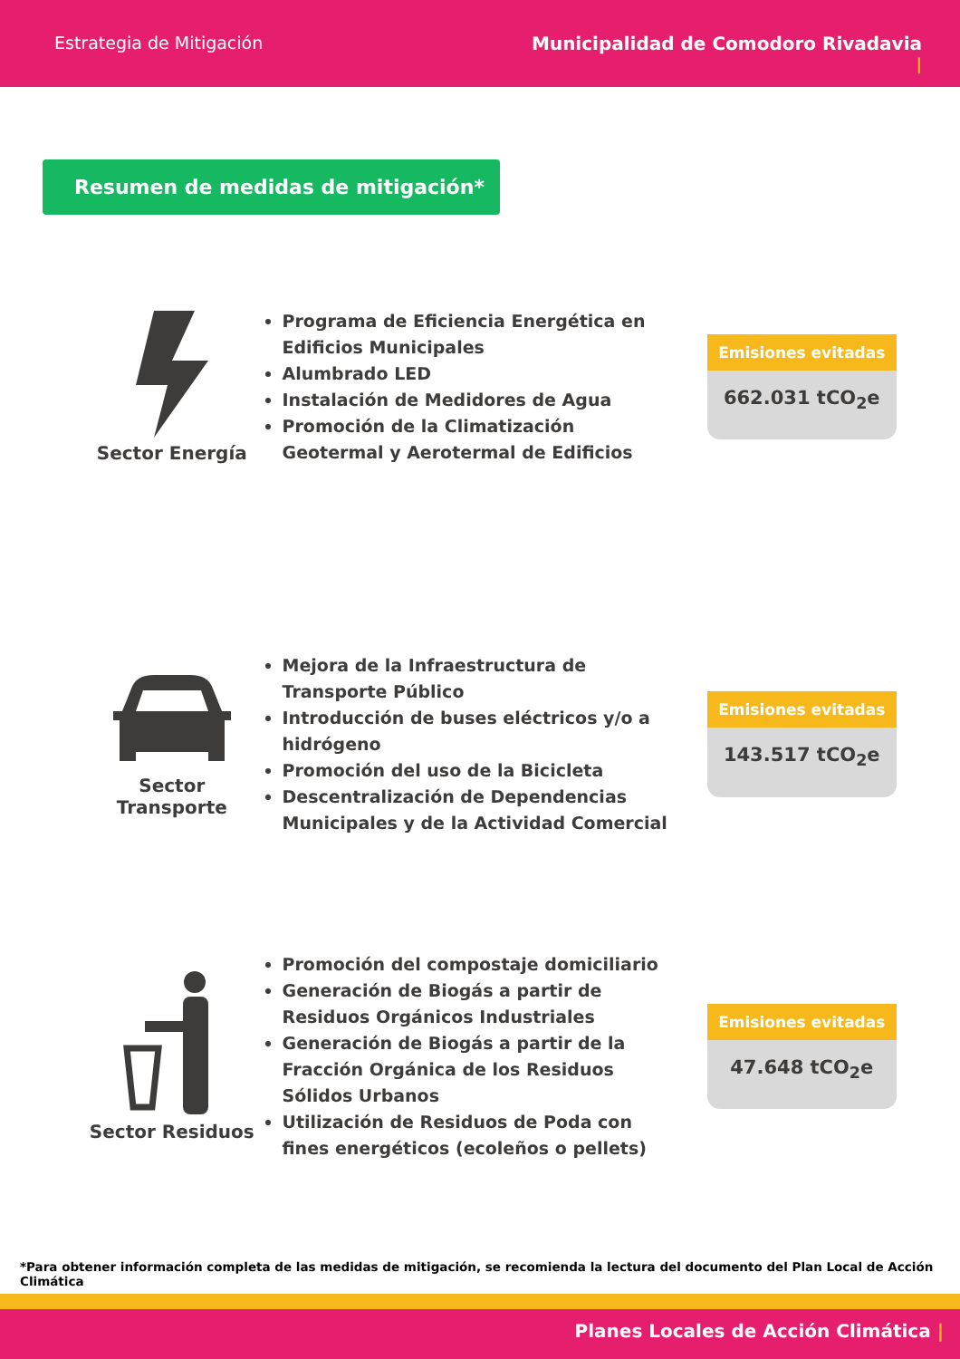Estrategia de Mitigación Municipalidad de Comodoro Rivadavia
|
Resumen de medidas de mitigación*
Sector Energía
Programa de Eficiencia Energética en Edificios Municipales
Alumbrado LED
Instalación de Medidores de Agua
Promoción de la Climatización Geotermal y Aerotermal de Edificios
Emisiones evitadas
662.031 tCO<sub>2</sub>e
Sector Transporte
Mejora de la Infraestructura de Transporte Público
Introducción de buses eléctricos y/o a hidrógeno
Promoción del uso de la Bicicleta
Descentralización de Dependencias Municipales y de la Actividad Comercial
Emisiones evitadas
143.517 tCO<sub>2</sub>e
Sector Residuos
Promoción del compostaje domiciliario
Generación de Biogás a partir de Residuos Orgánicos Industriales
Generación de Biogás a partir de la Fracción Orgánica de los Residuos Sólidos Urbanos
Utilización de Residuos de Poda con fines energéticos (ecoleños o pellets)
Emisiones evitadas
47.648 tCO<sub>2</sub>e
*Para obtener información completa de las medidas de mitigación, se recomienda la lectura del documento del Plan Local de Acción Climática
Planes Locales de Acción Climática |